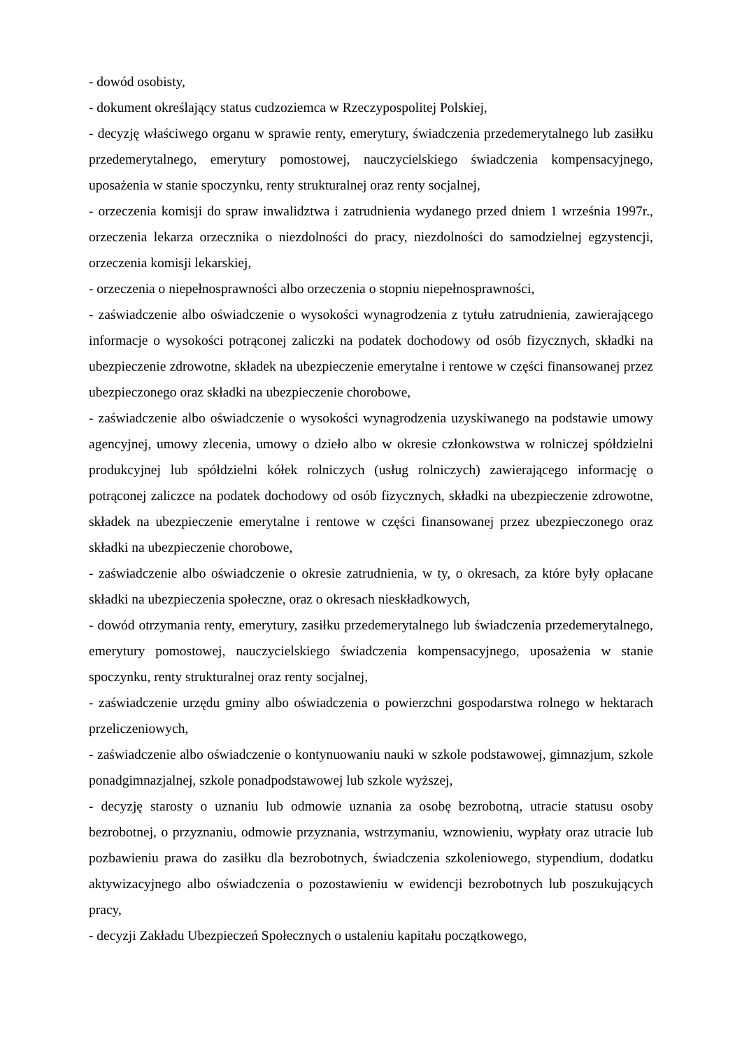- dowód osobisty,
- dokument określający status cudzoziemca w Rzeczypospolitej Polskiej,
- decyzję właściwego organu w sprawie renty, emerytury, świadczenia przedemerytalnego lub zasiłku przedemerytalnego, emerytury pomostowej, nauczycielskiego świadczenia kompensacyjnego, uposażenia w stanie spoczynku, renty strukturalnej oraz renty socjalnej,
- orzeczenia komisji do spraw inwalidztwa i zatrudnienia wydanego przed dniem 1 września 1997r., orzeczenia lekarza orzecznika o niezdolności do pracy, niezdolności do samodzielnej egzystencji, orzeczenia komisji lekarskiej,
- orzeczenia o niepełnosprawności albo orzeczenia o stopniu niepełnosprawności,
- zaświadczenie albo oświadczenie o wysokości wynagrodzenia z tytułu zatrudnienia, zawierającego informacje o wysokości potrąconej zaliczki na podatek dochodowy od osób fizycznych, składki na ubezpieczenie zdrowotne, składek na ubezpieczenie emerytalne i rentowe w części finansowanej przez ubezpieczonego oraz składki na ubezpieczenie chorobowe,
- zaświadczenie albo oświadczenie o wysokości wynagrodzenia uzyskiwanego na podstawie umowy agencyjnej, umowy zlecenia, umowy o dzieło albo w okresie członkowstwa w rolniczej spółdzielni produkcyjnej lub spółdzielni kółek rolniczych (usług rolniczych) zawierającego informację o potrąconej zaliczce na podatek dochodowy od osób fizycznych, składki na ubezpieczenie zdrowotne, składek na ubezpieczenie emerytalne i rentowe w części finansowanej przez ubezpieczonego oraz składki na ubezpieczenie chorobowe,
- zaświadczenie albo oświadczenie o okresie zatrudnienia, w ty, o okresach, za które były opłacane składki na ubezpieczenia społeczne, oraz o okresach nieskładkowych,
- dowód otrzymania renty, emerytury, zasiłku przedemerytalnego lub świadczenia przedemerytalnego, emerytury pomostowej, nauczycielskiego świadczenia kompensacyjnego, uposażenia w stanie spoczynku, renty strukturalnej oraz renty socjalnej,
- zaświadczenie urzędu gminy albo oświadczenia o powierzchni gospodarstwa rolnego w hektarach przeliczeniowych,
- zaświadczenie albo oświadczenie o kontynuowaniu nauki w szkole podstawowej, gimnazjum, szkole ponadgimnazjalnej, szkole ponadpodstawowej lub szkole wyższej,
- decyzję starosty o uznaniu lub odmowie uznania za osobę bezrobotną, utracie statusu osoby bezrobotnej, o przyznaniu, odmowie przyznania, wstrzymaniu, wznowieniu, wypłaty oraz utracie lub pozbawieniu prawa do zasiłku dla bezrobotnych, świadczenia szkoleniowego, stypendium, dodatku aktywizacyjnego albo oświadczenia o pozostawieniu w ewidencji bezrobotnych lub poszukujących pracy,
- decyzji Zakładu Ubezpieczeń Społecznych o ustaleniu kapitału początkowego,